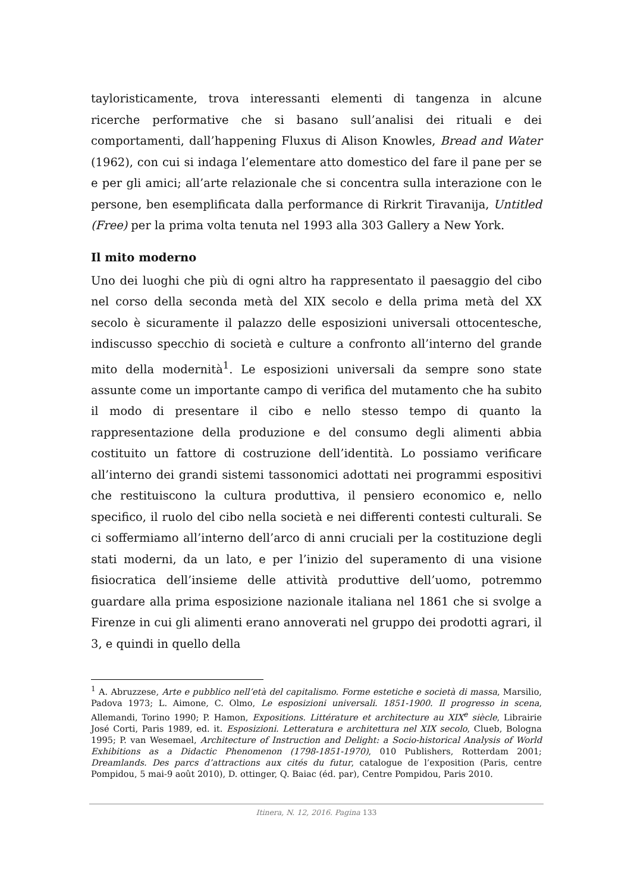tayloristicamente, trova interessanti elementi di tangenza in alcune ricerche performative che si basano sull’analisi dei rituali e dei comportamenti, dall’happening Fluxus di Alison Knowles, Bread and Water (1962), con cui si indaga l’elementare atto domestico del fare il pane per se e per gli amici; all’arte relazionale che si concentra sulla interazione con le persone, ben esemplificata dalla performance di Rirkrit Tiravanija, Untitled (Free) per la prima volta tenuta nel 1993 alla 303 Gallery a New York.
Il mito moderno
Uno dei luoghi che più di ogni altro ha rappresentato il paesaggio del cibo nel corso della seconda metà del XIX secolo e della prima metà del XX secolo è sicuramente il palazzo delle esposizioni universali ottocentesche, indiscusso specchio di società e culture a confronto all’interno del grande mito della modernità<sup>1</sup>. Le esposizioni universali da sempre sono state assunte come un importante campo di verifica del mutamento che ha subito il modo di presentare il cibo e nello stesso tempo di quanto la rappresentazione della produzione e del consumo degli alimenti abbia costituito un fattore di costruzione dell’identità. Lo possiamo verificare all’interno dei grandi sistemi tassonomici adottati nei programmi espositivi che restituiscono la cultura produttiva, il pensiero economico e, nello specifico, il ruolo del cibo nella società e nei differenti contesti culturali. Se ci soffermiamo all’interno dell’arco di anni cruciali per la costituzione degli stati moderni, da un lato, e per l’inizio del superamento di una visione fisiocratica dell’insieme delle attività produttive dell’uomo, potremmo guardare alla prima esposizione nazionale italiana nel 1861 che si svolge a Firenze in cui gli alimenti erano annoverati nel gruppo dei prodotti agrari, il 3, e quindi in quello della
<sup>1</sup> A. Abruzzese, Arte e pubblico nell’età del capitalismo. Forme estetiche e società di massa, Marsilio, Padova 1973; L. Aimone, C. Olmo, Le esposizioni universali. 1851-1900. Il progresso in scena, Allemandi, Torino 1990; P. Hamon, Expositions. Littérature et architecture au XIX<sup>e</sup> siècle, Librairie José Corti, Paris 1989, ed. it. Esposizioni. Letteratura e architettura nel XIX secolo, Clueb, Bologna 1995; P. van Wesemael, Architecture of Instruction and Delight: a Socio-historical Analysis of World Exhibitions as a Didactic Phenomenon (1798-1851-1970), 010 Publishers, Rotterdam 2001; Dreamlands. Des parcs d’attractions aux cités du futur, catalogue de l’exposition (Paris, centre Pompidou, 5 mai-9 août 2010), D. ottinger, Q. Baiac (éd. par), Centre Pompidou, Paris 2010.
Itinera, N. 12, 2016. Pagina 133